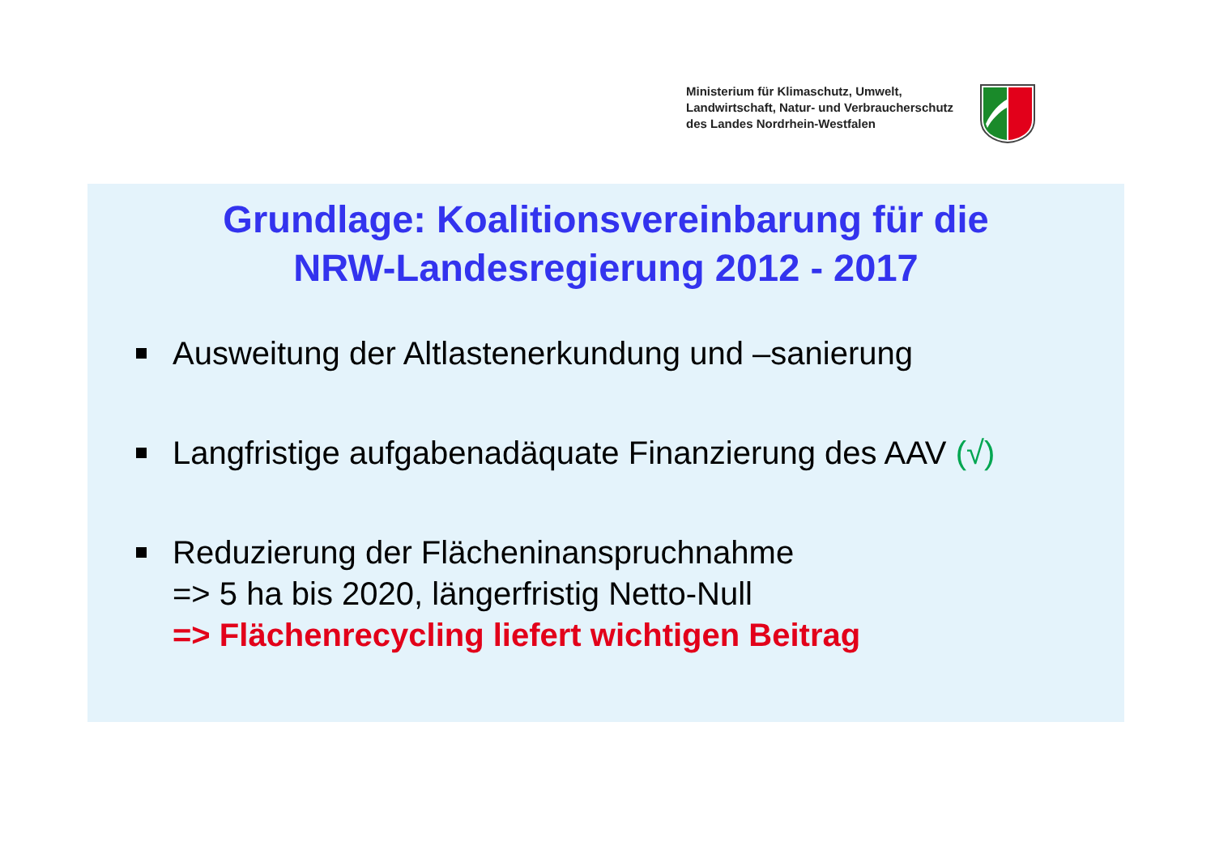Ministerium für Klimaschutz, Umwelt,
Landwirtschaft, Natur- und Verbraucherschutz
des Landes Nordrhein-Westfalen
Grundlage: Koalitionsvereinbarung für die
NRW-Landesregierung 2012 - 2017
Ausweitung der Altlastenerkundung und –sanierung
Langfristige aufgabenadäquate Finanzierung des AAV (√)
Reduzierung der Flächeninanspruchnahme
=> 5 ha bis 2020, längerfristig Netto-Null
=> Flächenrecycling liefert wichtigen Beitrag